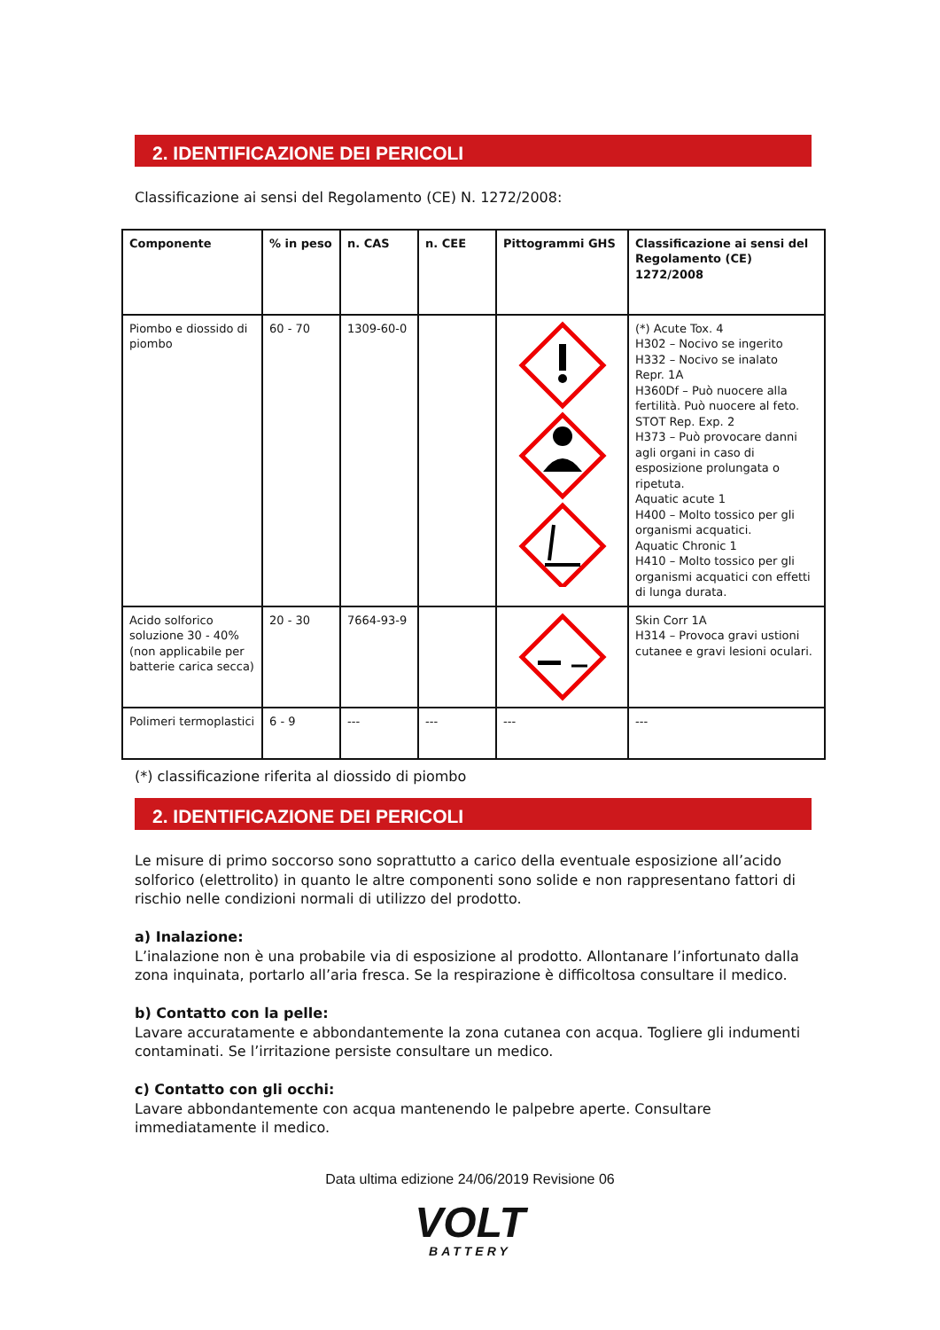2. IDENTIFICAZIONE DEI PERICOLI
Classificazione ai sensi del Regolamento (CE) N. 1272/2008:
| Componente | % in peso | n. CAS | n. CEE | Pittogrammi GHS | Classificazione ai sensi del Regolamento (CE) 1272/2008 |
| --- | --- | --- | --- | --- | --- |
| Piombo e diossido di piombo | 60 - 70 | 1309-60-0 | | | (*) Acute Tox. 4 H302 – Nocivo se ingerito H332 – Nocivo se inalato Repr. 1A H360Df – Può nuocere alla fertilità. Può nuocere al feto. STOT Rep. Exp. 2 H373 – Può provocare danni agli organi in caso di esposizione prolungata o ripetuta. Aquatic acute 1 H400 – Molto tossico per gli organismi acquatici. Aquatic Chronic 1 H410 – Molto tossico per gli organismi acquatici con effetti di lunga durata. |
| Acido solforico soluzione 30 - 40% (non applicabile per batterie carica secca) | 20 - 30 | 7664-93-9 | | | Skin Corr 1A H314 – Provoca gravi ustioni cutanee e gravi lesioni oculari. |
| Polimeri termoplastici | 6 - 9 | --- | --- | --- | --- |
(*) classificazione riferita al diossido di piombo
2. IDENTIFICAZIONE DEI PERICOLI
Le misure di primo soccorso sono soprattutto a carico della eventuale esposizione all’acido solforico (elettrolito) in quanto le altre componenti sono solide e non rappresentano fattori di rischio nelle condizioni normali di utilizzo del prodotto.
a) Inalazione:
L’inalazione non è una probabile via di esposizione al prodotto. Allontanare l’infortunato dalla zona inquinata, portarlo all’aria fresca. Se la respirazione è difficoltosa consultare il medico.
b) Contatto con la pelle:
Lavare accuratamente e abbondantemente la zona cutanea con acqua. Togliere gli indumenti contaminati. Se l’irritazione persiste consultare un medico.
c) Contatto con gli occhi:
Lavare abbondantemente con acqua mantenendo le palpebre aperte. Consultare immediatamente il medico.
Data ultima edizione 24/06/2019 Revisione 06
VOLT
BATTERY